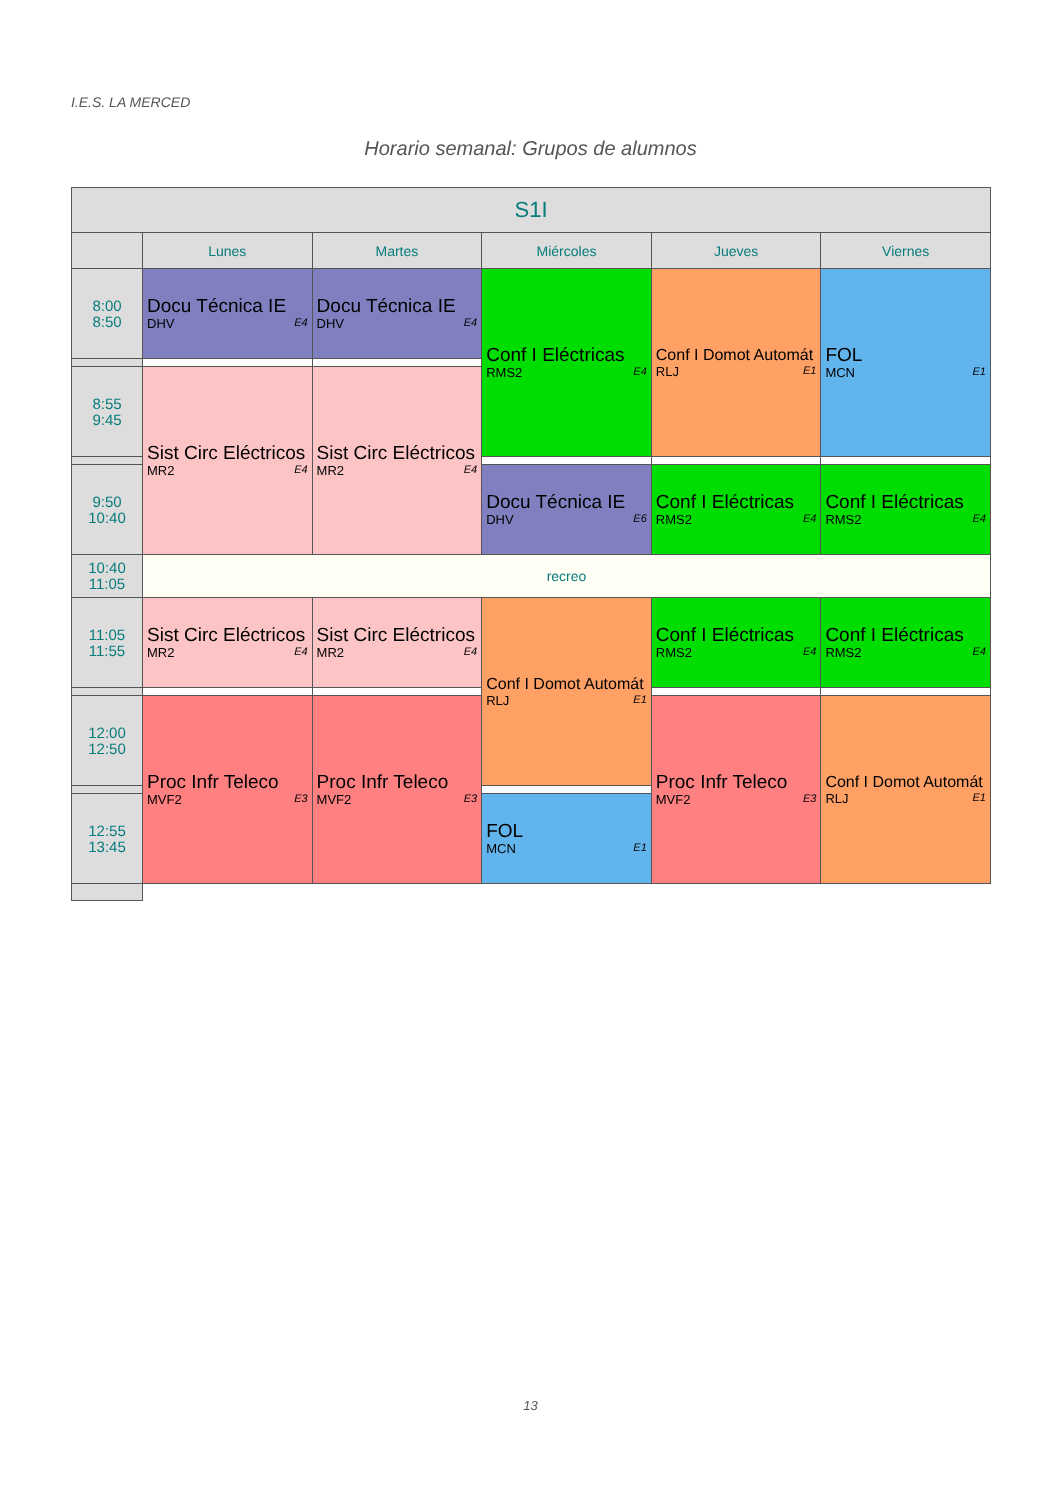I.E.S. LA MERCED
Horario semanal: Grupos de alumnos
| S1I | | | | | |
| --- | --- | --- | --- | --- | --- |
| | Lunes | Martes | Miércoles | Jueves | Viernes |
| 8:00 8:50 | Docu Técnica IE DHV E4 | Docu Técnica IE DHV E4 | Conf I Eléctricas RMS2 E4 | Conf I Domot Automát RLJ E1 | FOL MCN E1 |
| 8:55 9:45 | Sist Circ Eléctricos MR2 E4 | Sist Circ Eléctricos MR2 E4 | | | |
| 9:50 10:40 | | | Docu Técnica IE DHV E6 | Conf I Eléctricas RMS2 E4 | Conf I Eléctricas RMS2 E4 |
| 10:40 11:05 | recreo | | | | |
| 11:05 11:55 | Sist Circ Eléctricos MR2 E4 | Sist Circ Eléctricos MR2 E4 | Conf I Domot Automát RLJ E1 | Conf I Eléctricas RMS2 E4 | Conf I Eléctricas RMS2 E4 |
| 12:00 12:50 | Proc Infr Teleco MVF2 E3 | Proc Infr Teleco MVF2 E3 | | Proc Infr Teleco MVF2 E3 | Conf I Domot Automát RLJ E1 |
| 12:55 13:45 | | | FOL MCN E1 | | |
13